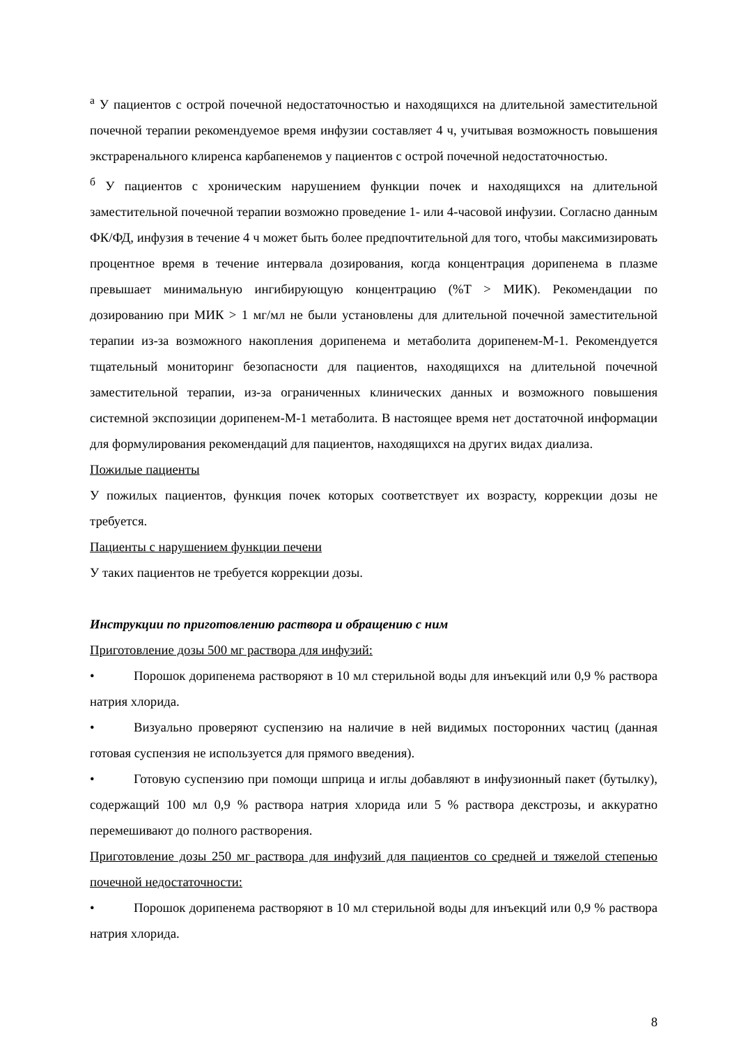<sup>а</sup> У пациентов с острой почечной недостаточностью и находящихся на длительной заместительной почечной терапии рекомендуемое время инфузии составляет 4 ч, учитывая возможность повышения экстраренального клиренса карбапенемов у пациентов с острой почечной недостаточностью.
<sup>б</sup> У пациентов с хроническим нарушением функции почек и находящихся на длительной заместительной почечной терапии возможно проведение 1- или 4-часовой инфузии. Согласно данным ФК/ФД, инфузия в течение 4 ч может быть более предпочтительной для того, чтобы максимизировать процентное время в течение интервала дозирования, когда концентрация дорипенема в плазме превышает минимальную ингибирующую концентрацию (%T > МИК). Рекомендации по дозированию при МИК > 1 мг/мл не были установлены для длительной почечной заместительной терапии из-за возможного накопления дорипенема и метаболита дорипенем-М-1. Рекомендуется тщательный мониторинг безопасности для пациентов, находящихся на длительной почечной заместительной терапии, из-за ограниченных клинических данных и возможного повышения системной экспозиции дорипенем-М-1 метаболита. В настоящее время нет достаточной информации для формулирования рекомендаций для пациентов, находящихся на других видах диализа.
Пожилые пациенты
У пожилых пациентов, функция почек которых соответствует их возрасту, коррекции дозы не требуется.
Пациенты с нарушением функции печени
У таких пациентов не требуется коррекции дозы.
Инструкции по приготовлению раствора и обращению с ним
Приготовление дозы 500 мг раствора для инфузий:
• Порошок дорипенема растворяют в 10 мл стерильной воды для инъекций или 0,9 % раствора натрия хлорида.
• Визуально проверяют суспензию на наличие в ней видимых посторонних частиц (данная готовая суспензия не используется для прямого введения).
• Готовую суспензию при помощи шприца и иглы добавляют в инфузионный пакет (бутылку), содержащий 100 мл 0,9 % раствора натрия хлорида или 5 % раствора декстрозы, и аккуратно перемешивают до полного растворения.
Приготовление дозы 250 мг раствора для инфузий для пациентов со средней и тяжелой степенью почечной недостаточности:
• Порошок дорипенема растворяют в 10 мл стерильной воды для инъекций или 0,9 % раствора натрия хлорида.
8